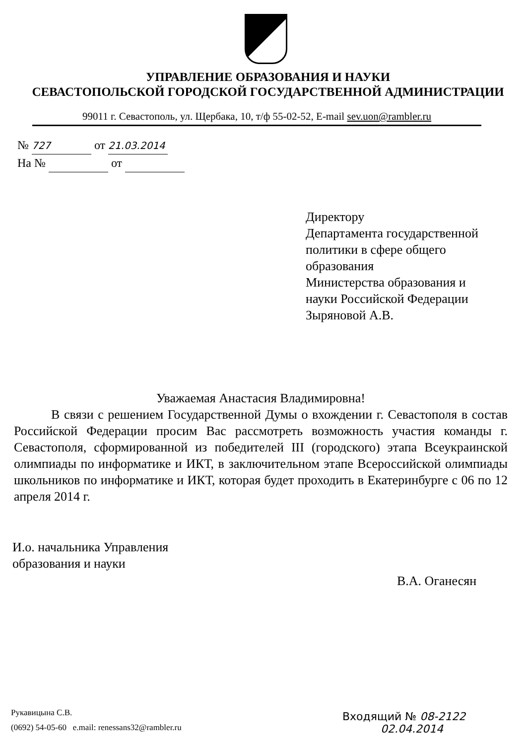УПРАВЛЕНИЕ ОБРАЗОВАНИЯ И НАУКИ
СЕВАСТОПОЛЬСКОЙ ГОРОДСКОЙ ГОСУДАРСТВЕННОЙ АДМИНИСТРАЦИИ
99011 г. Севастополь, ул. Щербака, 10, т/ф 55-02-52, E-mail sev.uon@rambler.ru
№ 727 от 21.03.2014
На № от
Директору
Департамента государственной
политики в сфере общего
образования
Министерства образования и
науки Российской Федерации
Зыряновой А.В.
Уважаемая Анастасия Владимировна!
В связи с решением Государственной Думы о вхождении г. Севастополя в состав Российской Федерации просим Вас рассмотреть возможность участия команды г. Севастополя, сформированной из победителей III (городского) этапа Всеукраинской олимпиады по информатике и ИКТ, в заключительном этапе Всероссийской олимпиады школьников по информатике и ИКТ, которая будет проходить в Екатеринбурге с 06 по 12 апреля 2014 г.
И.о. начальника Управления
образования и науки
В.А. Оганесян
Рукавицына С.В.
(0692) 54-05-60 e.mail: renessans32@rambler.ru
Входящий № 08-2122
02.04.2014